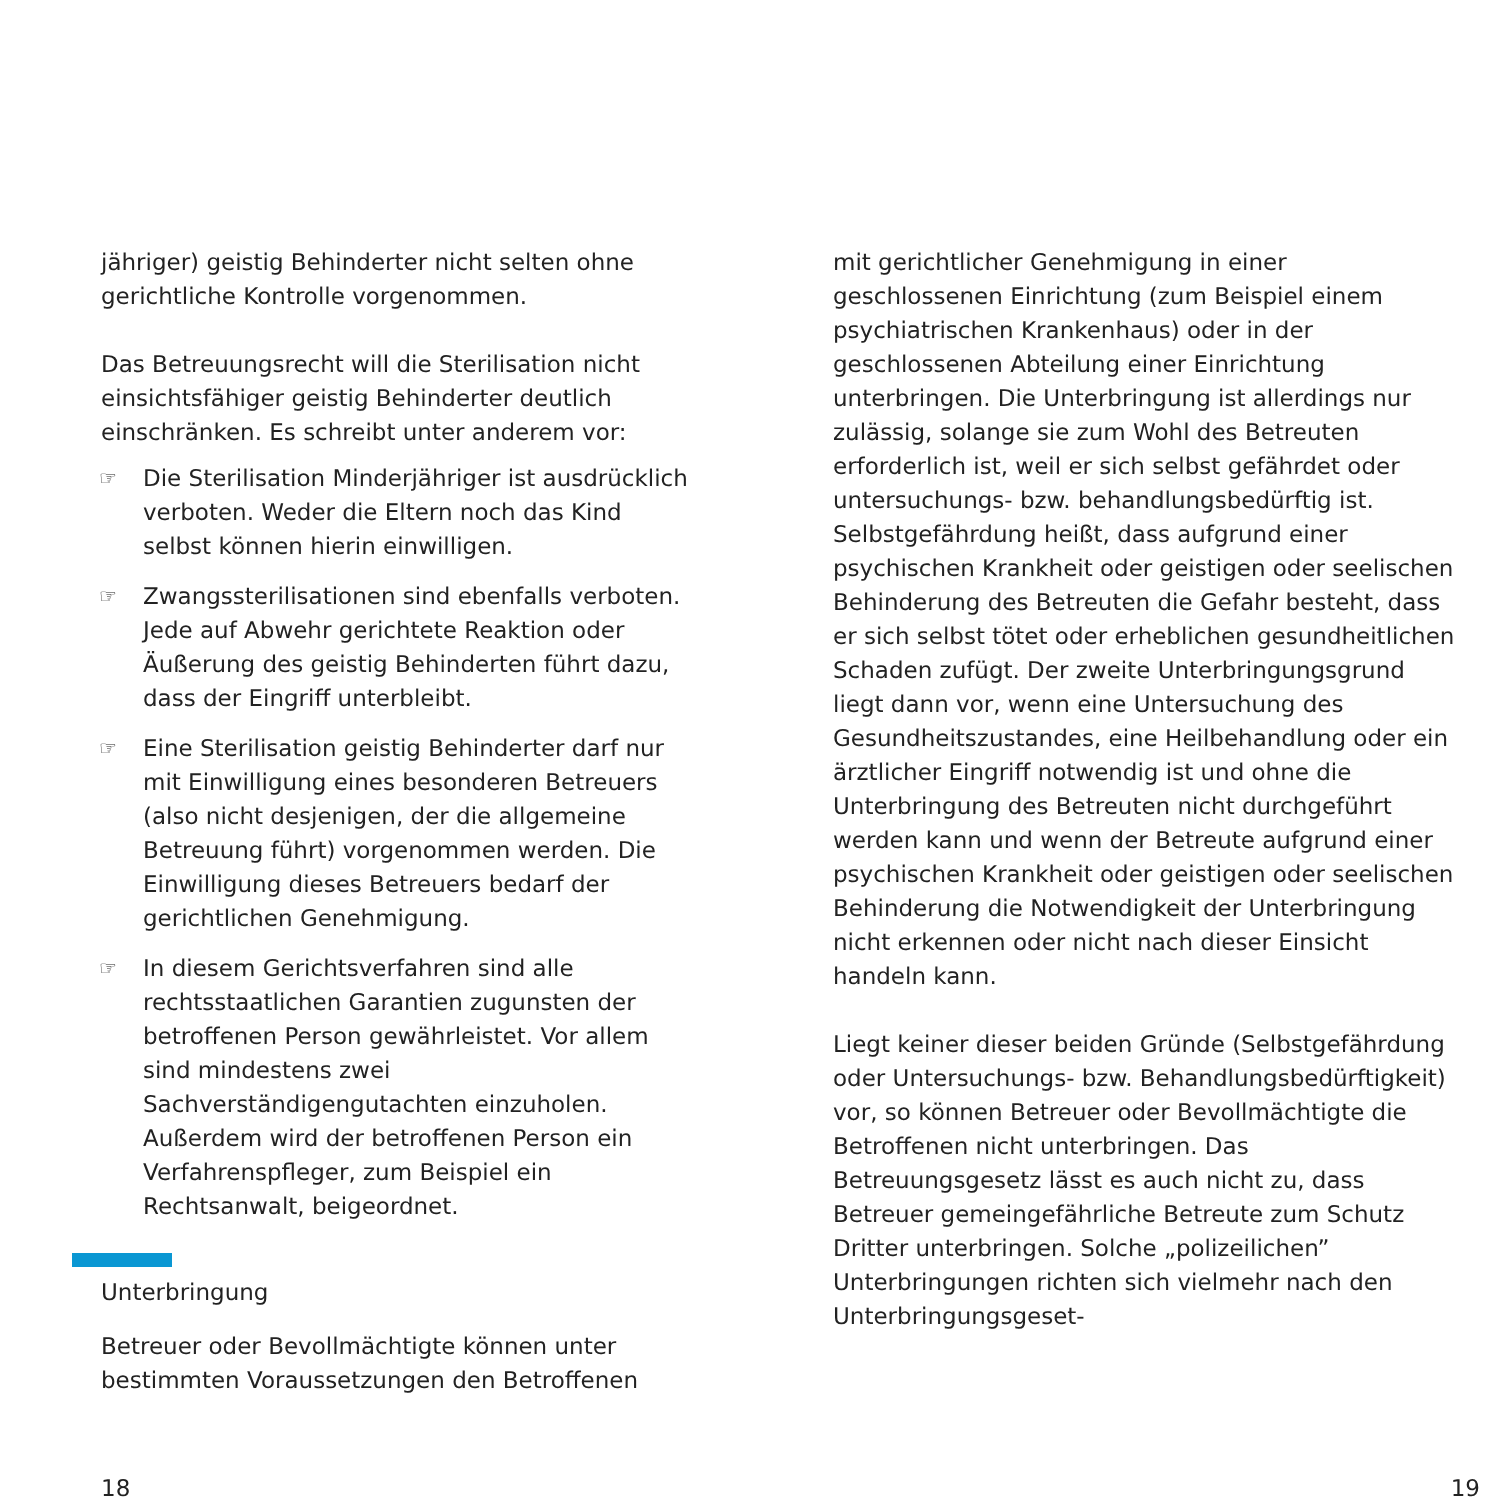jähriger) geistig Behinderter nicht selten ohne gerichtliche Kontrolle vorgenommen.
Das Betreuungsrecht will die Sterilisation nicht einsichtsfähiger geistig Behinderter deutlich einschränken. Es schreibt unter anderem vor:
☞ Die Sterilisation Minderjähriger ist ausdrücklich verboten. Weder die Eltern noch das Kind selbst können hierin einwilligen.
☞ Zwangssterilisationen sind ebenfalls verboten. Jede auf Abwehr gerichtete Reaktion oder Äußerung des geistig Behinderten führt dazu, dass der Eingriff unterbleibt.
☞ Eine Sterilisation geistig Behinderter darf nur mit Einwilligung eines besonderen Betreuers (also nicht desjenigen, der die allgemeine Betreuung führt) vorgenommen werden. Die Einwilligung dieses Betreuers bedarf der gerichtlichen Genehmigung.
☞ In diesem Gerichtsverfahren sind alle rechtsstaatlichen Garantien zugunsten der betroffenen Person gewährleistet. Vor allem sind mindestens zwei Sachverständigengutachten einzuholen. Außerdem wird der betroffenen Person ein Verfahrenspfleger, zum Beispiel ein Rechtsanwalt, beigeordnet.
Unterbringung
Betreuer oder Bevollmächtigte können unter bestimmten Voraussetzungen den Betroffenen
mit gerichtlicher Genehmigung in einer geschlossenen Einrichtung (zum Beispiel einem psychiatrischen Krankenhaus) oder in der geschlossenen Abteilung einer Einrichtung unterbringen. Die Unterbringung ist allerdings nur zulässig, solange sie zum Wohl des Betreuten erforderlich ist, weil er sich selbst gefährdet oder untersuchungs- bzw. behandlungsbedürftig ist. Selbstgefährdung heißt, dass aufgrund einer psychischen Krankheit oder geistigen oder seelischen Behinderung des Betreuten die Gefahr besteht, dass er sich selbst tötet oder erheblichen gesundheitlichen Schaden zufügt. Der zweite Unterbringungsgrund liegt dann vor, wenn eine Untersuchung des Gesundheitszustandes, eine Heilbehandlung oder ein ärztlicher Eingriff notwendig ist und ohne die Unterbringung des Betreuten nicht durchgeführt werden kann und wenn der Betreute aufgrund einer psychischen Krankheit oder geistigen oder seelischen Behinderung die Notwendigkeit der Unterbringung nicht erkennen oder nicht nach dieser Einsicht handeln kann.
Liegt keiner dieser beiden Gründe (Selbstgefährdung oder Untersuchungs- bzw. Behandlungsbedürftigkeit) vor, so können Betreuer oder Bevollmächtigte die Betroffenen nicht unterbringen. Das Betreuungsgesetz lässt es auch nicht zu, dass Betreuer gemeingefährliche Betreute zum Schutz Dritter unterbringen. Solche „polizeilichen” Unterbringungen richten sich vielmehr nach den Unterbringungsgeset-
18 19